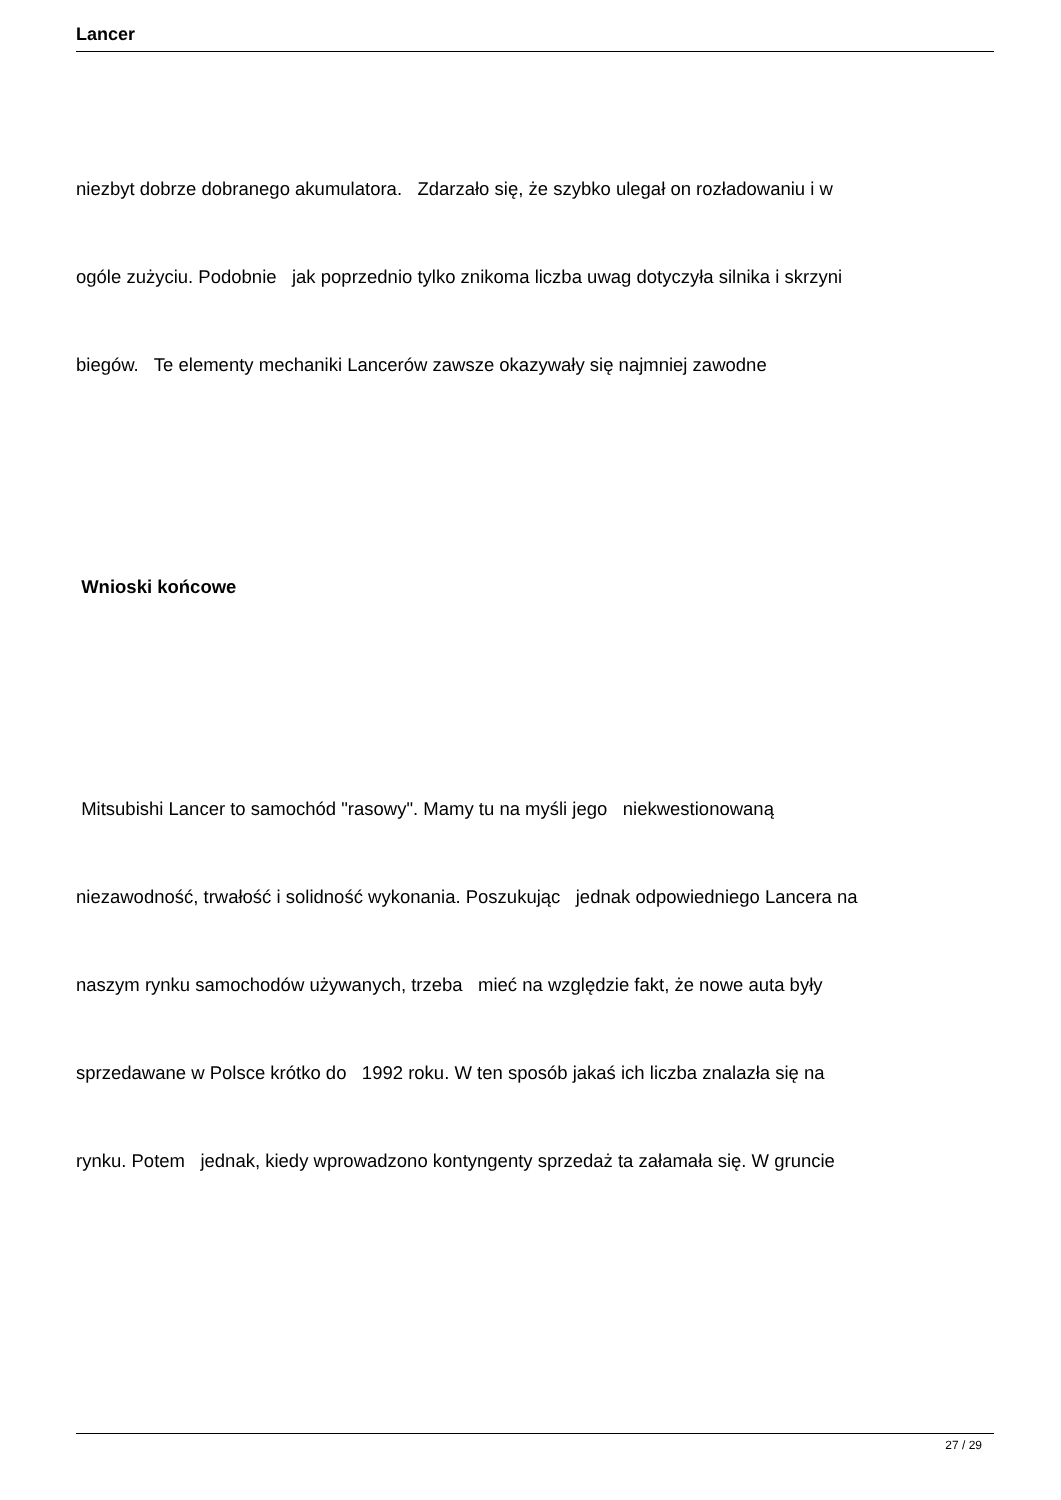Lancer
niezbyt dobrze dobranego akumulatora. Zdarzało się, że szybko ulegał on rozładowaniu i w
ogóle zużyciu. Podobnie jak poprzednio tylko znikoma liczba uwag dotyczyła silnika i skrzyni
biegów. Te elementy mechaniki Lancerów zawsze okazywały się najmniej zawodne
Wnioski końcowe
Mitsubishi Lancer to samochód "rasowy". Mamy tu na myśli jego niekwestionowaną
niezawodność, trwałość i solidność wykonania. Poszukując jednak odpowiedniego Lancera na
naszym rynku samochodów używanych, trzeba mieć na względzie fakt, że nowe auta były
sprzedawane w Polsce krótko do 1992 roku. W ten sposób jakaś ich liczba znalazła się na
rynku. Potem jednak, kiedy wprowadzono kontyngenty sprzedaż ta załamała się. W gruncie
27 / 29